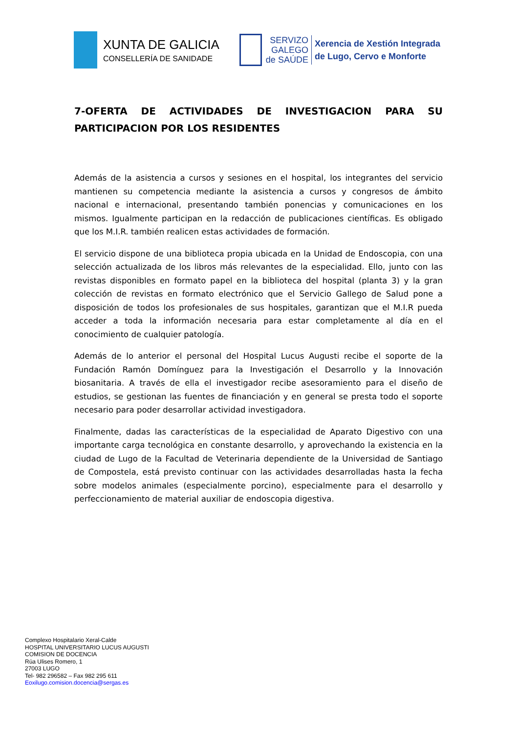XUNTA DE GALICIA
CONSELLERÍA DE SANIDADE
SERVIZO
GALEGO
de SAÚDE
Xerencia de Xestión Integrada
de Lugo, Cervo e Monforte
7-OFERTA DE ACTIVIDADES DE INVESTIGACION PARA SU PARTICIPACION POR LOS RESIDENTES
Además de la asistencia a cursos y sesiones en el hospital, los integrantes del servicio mantienen su competencia mediante la asistencia a cursos y congresos de ámbito nacional e internacional, presentando también ponencias y comunicaciones en los mismos. Igualmente participan en la redacción de publicaciones científicas. Es obligado que los M.I.R. también realicen estas actividades de formación.
El servicio dispone de una biblioteca propia ubicada en la Unidad de Endoscopia, con una selección actualizada de los libros más relevantes de la especialidad. Ello, junto con las revistas disponibles en formato papel en la biblioteca del hospital (planta 3) y la gran colección de revistas en formato electrónico que el Servicio Gallego de Salud pone a disposición de todos los profesionales de sus hospitales, garantizan que el M.I.R pueda acceder a toda la información necesaria para estar completamente al día en el conocimiento de cualquier patología.
Además de lo anterior el personal del Hospital Lucus Augusti recibe el soporte de la Fundación Ramón Domínguez para la Investigación el Desarrollo y la Innovación biosanitaria. A través de ella el investigador recibe asesoramiento para el diseño de estudios, se gestionan las fuentes de financiación y en general se presta todo el soporte necesario para poder desarrollar actividad investigadora.
Finalmente, dadas las características de la especialidad de Aparato Digestivo con una importante carga tecnológica en constante desarrollo, y aprovechando la existencia en la ciudad de Lugo de la Facultad de Veterinaria dependiente de la Universidad de Santiago de Compostela, está previsto continuar con las actividades desarrolladas hasta la fecha sobre modelos animales (especialmente porcino), especialmente para el desarrollo y perfeccionamiento de material auxiliar de endoscopia digestiva.
Complexo Hospitalario Xeral-Calde
HOSPITAL UNIVERSITARIO LUCUS AUGUSTI
COMISION DE DOCENCIA
Rúa Ulises Romero, 1
27003 LUGO
Tel- 982 296582 – Fax 982 295 611
Eoxilugo.comision.docencia@sergas.es